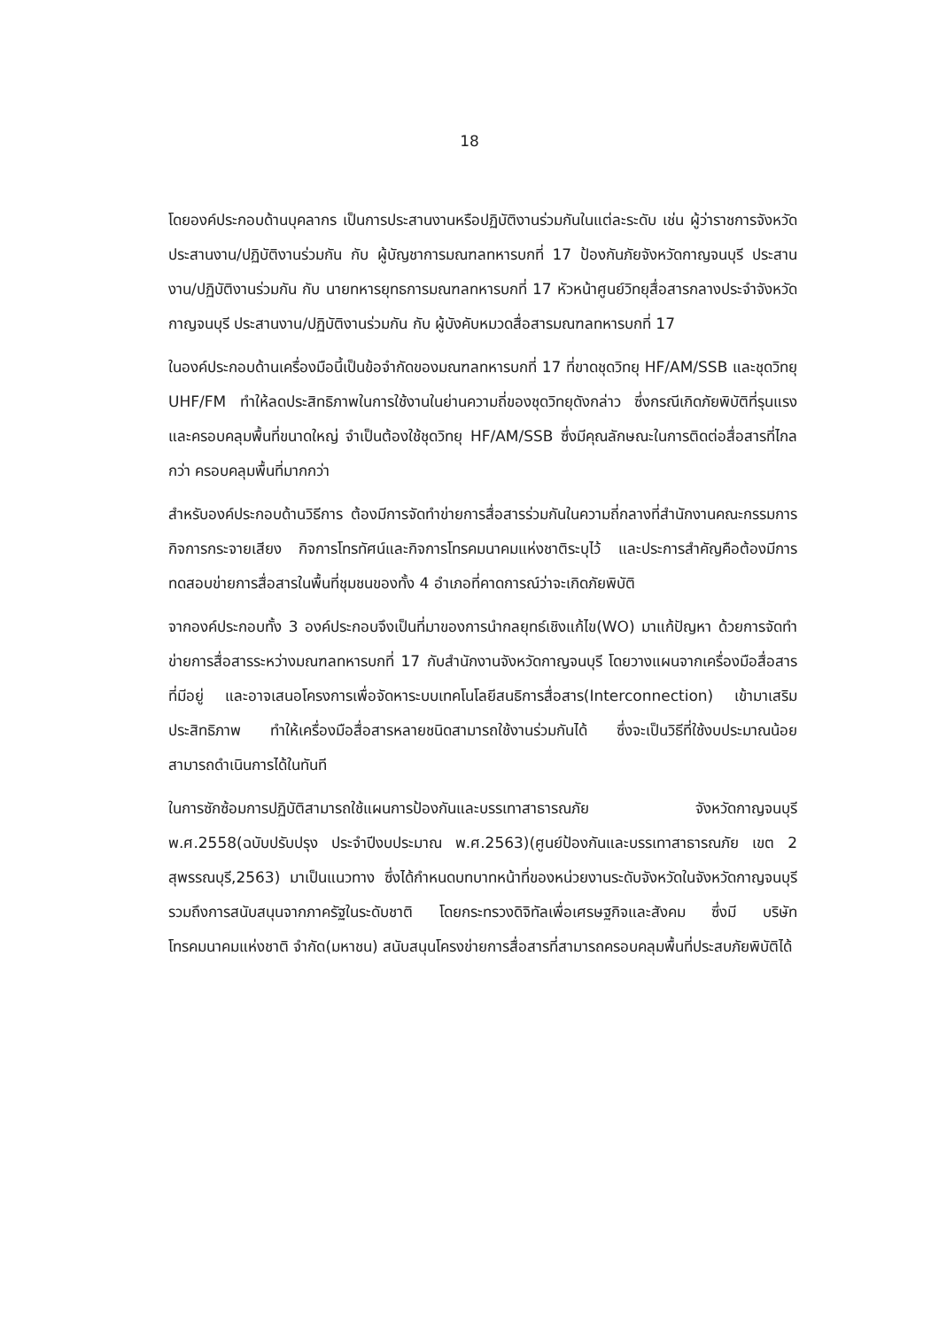18
โดยองค์ประกอบด้านบุคลากร เป็นการประสานงานหรือปฏิบัติงานร่วมกันในแต่ละระดับ เช่น ผู้ว่าราชการจังหวัด ประสานงาน/ปฏิบัติงานร่วมกัน กับ ผู้บัญชาการมณฑลทหารบกที่ 17 ป้องกันภัยจังหวัดกาญจนบุรี ประสานงาน/ปฏิบัติงานร่วมกัน กับ นายทหารยุทธการมณฑลทหารบกที่ 17 หัวหน้าศูนย์วิทยุสื่อสารกลางประจำจังหวัดกาญจนบุรี ประสานงาน/ปฏิบัติงานร่วมกัน กับ ผู้บังคับหมวดสื่อสารมณฑลทหารบกที่ 17
ในองค์ประกอบด้านเครื่องมือนี้เป็นข้อจำกัดของมณฑลทหารบกที่ 17 ที่ขาดชุดวิทยุ HF/AM/SSB และชุดวิทยุ UHF/FM ทำให้ลดประสิทธิภาพในการใช้งานในย่านความถี่ของชุดวิทยุดังกล่าว ซึ่งกรณีเกิดภัยพิบัติที่รุนแรงและครอบคลุมพื้นที่ขนาดใหญ่ จำเป็นต้องใช้ชุดวิทยุ HF/AM/SSB ซึ่งมีคุณลักษณะในการติดต่อสื่อสารที่ไกลกว่า ครอบคลุมพื้นที่มากกว่า
สำหรับองค์ประกอบด้านวิธีการ ต้องมีการจัดทำข่ายการสื่อสารร่วมกันในความถี่กลางที่สำนักงานคณะกรรมการกิจการกระจายเสียง กิจการโทรทัศน์และกิจการโทรคมนาคมแห่งชาติระบุไว้ และประการสำคัญคือต้องมีการทดสอบข่ายการสื่อสารในพื้นที่ชุมชนของทั้ง 4 อำเภอที่คาดการณ์ว่าจะเกิดภัยพิบัติ
จากองค์ประกอบทั้ง 3 องค์ประกอบจึงเป็นที่มาของการนำกลยุทธ์เชิงแก้ไข(WO) มาแก้ปัญหา ด้วยการจัดทำข่ายการสื่อสารระหว่างมณฑลทหารบกที่ 17 กับสำนักงานจังหวัดกาญจนบุรี โดยวางแผนจากเครื่องมือสื่อสารที่มีอยู่ และอาจเสนอโครงการเพื่อจัดหาระบบเทคโนโลยีสนธิการสื่อสาร(Interconnection) เข้ามาเสริมประสิทธิภาพ ทำให้เครื่องมือสื่อสารหลายชนิดสามารถใช้งานร่วมกันได้ ซึ่งจะเป็นวิธีที่ใช้งบประมาณน้อย สามารถดำเนินการได้ในทันที
ในการซักซ้อมการปฏิบัติสามารถใช้แผนการป้องกันและบรรเทาสาธารณภัย จังหวัดกาญจนบุรี พ.ศ.2558(ฉบับปรับปรุง ประจำปีงบประมาณ พ.ศ.2563)(ศูนย์ป้องกันและบรรเทาสาธารณภัย เขต 2 สุพรรณบุรี,2563) มาเป็นแนวทาง ซึ่งได้กำหนดบทบาทหน้าที่ของหน่วยงานระดับจังหวัดในจังหวัดกาญจนบุรี รวมถึงการสนับสนุนจากภาครัฐในระดับชาติ โดยกระทรวงดิจิทัลเพื่อเศรษฐกิจและสังคม ซึ่งมี บริษัท โทรคมนาคมแห่งชาติ จำกัด(มหาชน) สนับสนุนโครงข่ายการสื่อสารที่สามารถครอบคลุมพื้นที่ประสบภัยพิบัติได้